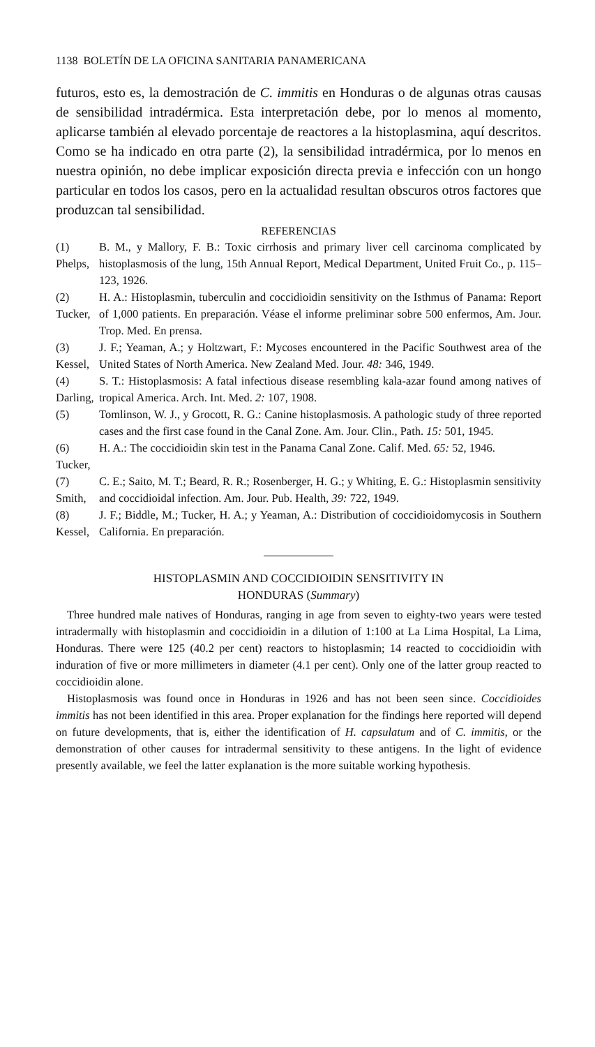1138 BOLETÍN DE LA OFICINA SANITARIA PANAMERICANA
futuros, esto es, la demostración de C. immitis en Honduras o de algunas otras causas de sensibilidad intradérmica. Esta interpretación debe, por lo menos al momento, aplicarse también al elevado porcentaje de reactores a la histoplasmina, aquí descritos. Como se ha indicado en otra parte (2), la sensibilidad intradérmica, por lo menos en nuestra opinión, no debe implicar exposición directa previa e infección con un hongo particular en todos los casos, pero en la actualidad resultan obscuros otros factores que produzcan tal sensibilidad.
REFERENCIAS
(1) Phelps, B. M., y Mallory, F. B.: Toxic cirrhosis and primary liver cell carcinoma complicated by histoplasmosis of the lung, 15th Annual Report, Medical Department, United Fruit Co., p. 115–123, 1926.
(2) Tucker, H. A.: Histoplasmin, tuberculin and coccidioidin sensitivity on the Isthmus of Panama: Report of 1,000 patients. En preparación. Véase el informe preliminar sobre 500 enfermos, Am. Jour. Trop. Med. En prensa.
(3) Kessel, J. F.; Yeaman, A.; y Holtzwart, F.: Mycoses encountered in the Pacific Southwest area of the United States of North America. New Zealand Med. Jour. 48: 346, 1949.
(4) Darling, S. T.: Histoplasmosis: A fatal infectious disease resembling kala-azar found among natives of tropical America. Arch. Int. Med. 2: 107, 1908.
(5) Tomlinson, W. J., y Grocott, R. G.: Canine histoplasmosis. A pathologic study of three reported cases and the first case found in the Canal Zone. Am. Jour. Clin., Path. 15: 501, 1945.
(6) Tucker, H. A.: The coccidioidin skin test in the Panama Canal Zone. Calif. Med. 65: 52, 1946.
(7) Smith, C. E.; Saito, M. T.; Beard, R. R.; Rosenberger, H. G.; y Whiting, E. G.: Histoplasmin sensitivity and coccidioidal infection. Am. Jour. Pub. Health, 39: 722, 1949.
(8) Kessel, J. F.; Biddle, M.; Tucker, H. A.; y Yeaman, A.: Distribution of coccidioidomycosis in Southern California. En preparación.
HISTOPLASMIN AND COCCIDIOIDIN SENSITIVITY IN
HONDURAS (Summary)
Three hundred male natives of Honduras, ranging in age from seven to eighty-two years were tested intradermally with histoplasmin and coccidioidin in a dilution of 1:100 at La Lima Hospital, La Lima, Honduras. There were 125 (40.2 per cent) reactors to histoplasmin; 14 reacted to coccidioidin with induration of five or more millimeters in diameter (4.1 per cent). Only one of the latter group reacted to coccidioidin alone.
Histoplasmosis was found once in Honduras in 1926 and has not been seen since. Coccidioides immitis has not been identified in this area. Proper explanation for the findings here reported will depend on future developments, that is, either the identification of H. capsulatum and of C. immitis, or the demonstration of other causes for intradermal sensitivity to these antigens. In the light of evidence presently available, we feel the latter explanation is the more suitable working hypothesis.